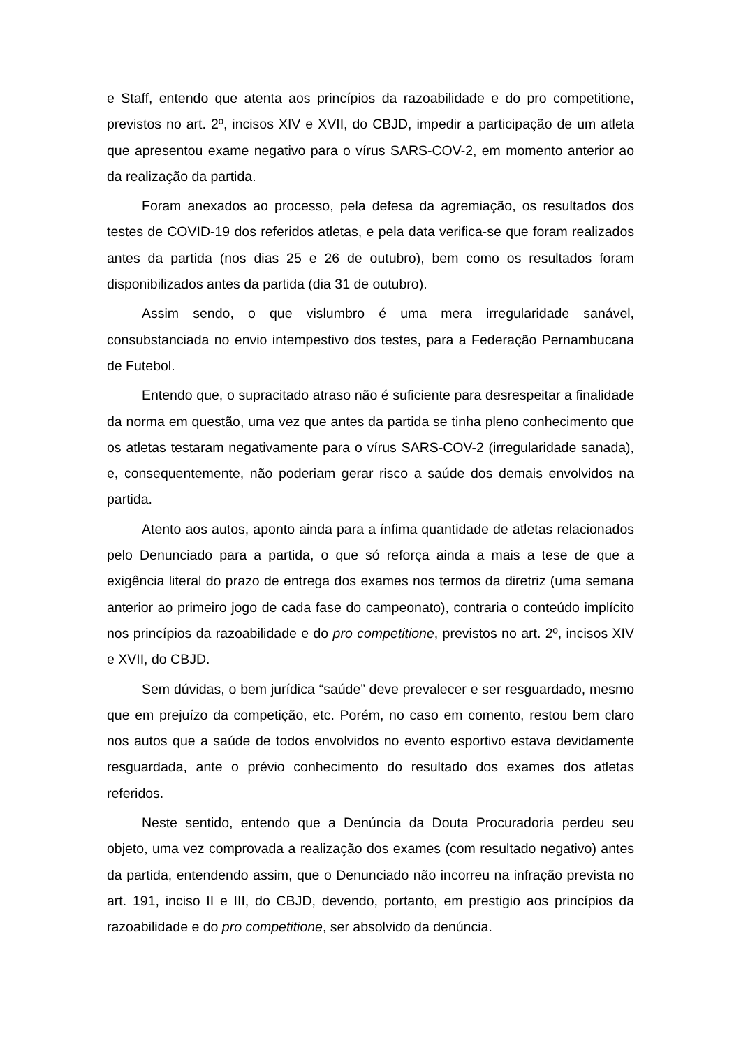e Staff, entendo que atenta aos princípios da razoabilidade e do pro competitione, previstos no art. 2º, incisos XIV e XVII, do CBJD, impedir a participação de um atleta que apresentou exame negativo para o vírus SARS-COV-2, em momento anterior ao da realização da partida.
Foram anexados ao processo, pela defesa da agremiação, os resultados dos testes de COVID-19 dos referidos atletas, e pela data verifica-se que foram realizados antes da partida (nos dias 25 e 26 de outubro), bem como os resultados foram disponibilizados antes da partida (dia 31 de outubro).
Assim sendo, o que vislumbro é uma mera irregularidade sanável, consubstanciada no envio intempestivo dos testes, para a Federação Pernambucana de Futebol.
Entendo que, o supracitado atraso não é suficiente para desrespeitar a finalidade da norma em questão, uma vez que antes da partida se tinha pleno conhecimento que os atletas testaram negativamente para o vírus SARS-COV-2 (irregularidade sanada), e, consequentemente, não poderiam gerar risco a saúde dos demais envolvidos na partida.
Atento aos autos, aponto ainda para a ínfima quantidade de atletas relacionados pelo Denunciado para a partida, o que só reforça ainda a mais a tese de que a exigência literal do prazo de entrega dos exames nos termos da diretriz (uma semana anterior ao primeiro jogo de cada fase do campeonato), contraria o conteúdo implícito nos princípios da razoabilidade e do pro competitione, previstos no art. 2º, incisos XIV e XVII, do CBJD.
Sem dúvidas, o bem jurídica “saúde” deve prevalecer e ser resguardado, mesmo que em prejuízo da competição, etc. Porém, no caso em comento, restou bem claro nos autos que a saúde de todos envolvidos no evento esportivo estava devidamente resguardada, ante o prévio conhecimento do resultado dos exames dos atletas referidos.
Neste sentido, entendo que a Denúncia da Douta Procuradoria perdeu seu objeto, uma vez comprovada a realização dos exames (com resultado negativo) antes da partida, entendendo assim, que o Denunciado não incorreu na infração prevista no art. 191, inciso II e III, do CBJD, devendo, portanto, em prestigio aos princípios da razoabilidade e do pro competitione, ser absolvido da denúncia.